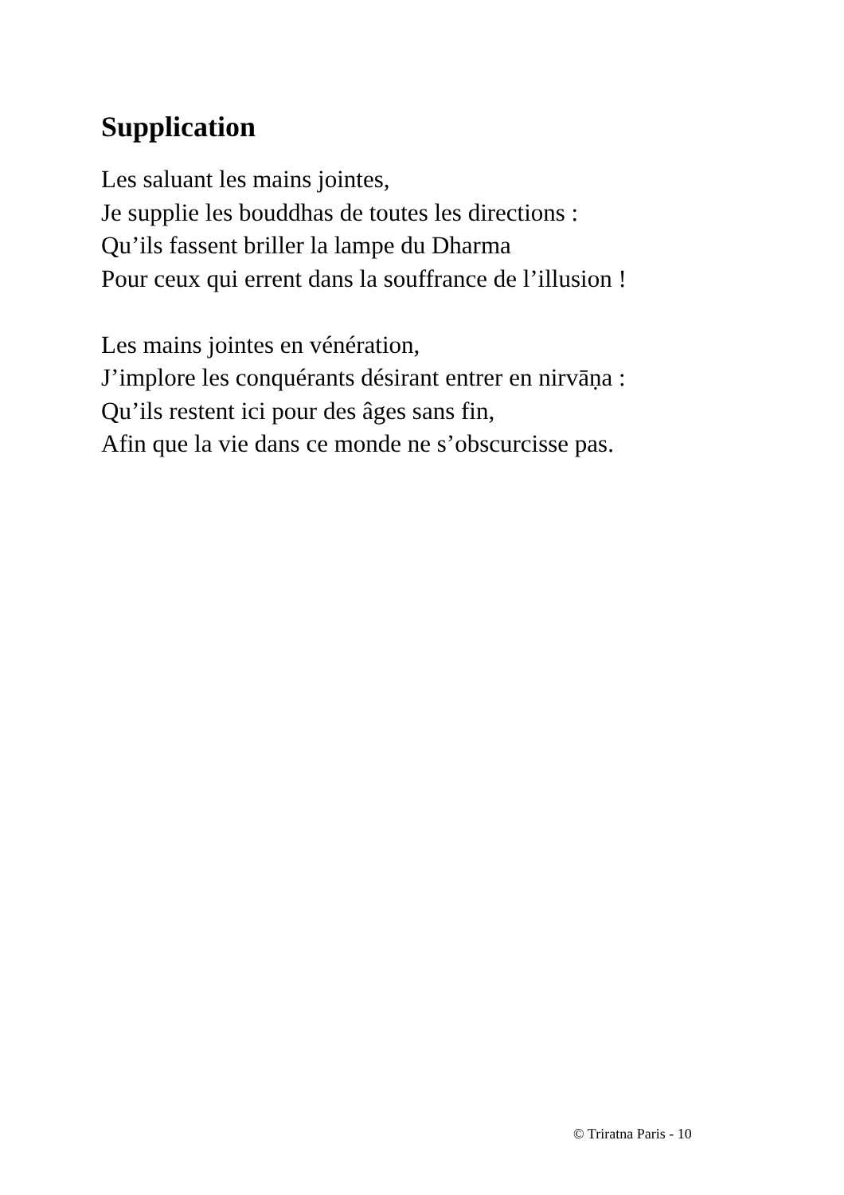Supplication
Les saluant les mains jointes,
Je supplie les bouddhas de toutes les directions :
Qu’ils fassent briller la lampe du Dharma
Pour ceux qui errent dans la souffrance de l’illusion !
Les mains jointes en vénération,
J’implore les conquérants désirant entrer en nirvāṇa :
Qu’ils restent ici pour des âges sans fin,
Afin que la vie dans ce monde ne s’obscurcisse pas.
© Triratna Paris - 10